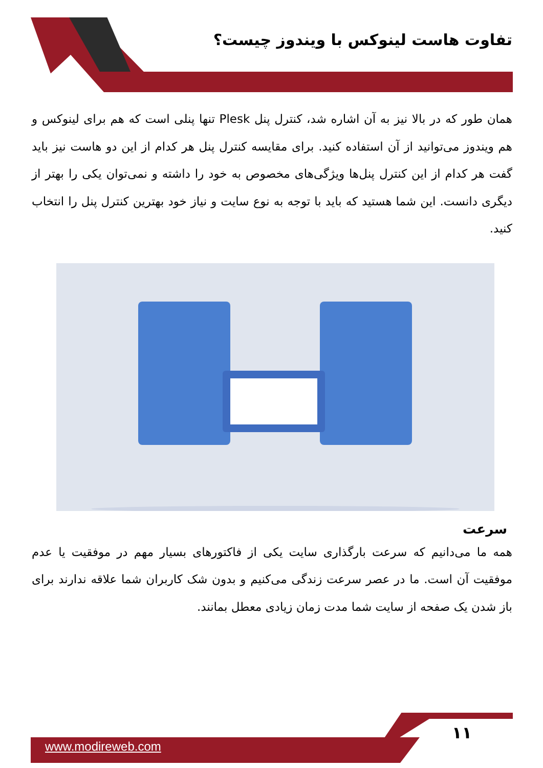تفاوت هاست لینوکس با ویندوز چیست؟
همان طور که در بالا نیز به آن اشاره شد، کنترل پنل Plesk تنها پنلی است که هم برای لینوکس و هم ویندوز می‌توانید از آن استفاده کنید. برای مقایسه کنترل پنل هر کدام از این دو هاست نیز باید گفت هر کدام از این کنترل پنل‌ها ویژگی‌های مخصوص به خود را داشته و نمی‌توان یکی را بهتر از دیگری دانست. این شما هستید که باید با توجه به نوع سایت و نیاز خود بهترین کنترل پنل را انتخاب کنید.
سرعت
همه ما می‌دانیم که سرعت بارگذاری سایت یکی از فاکتورهای بسیار مهم در موفقیت یا عدم موفقیت آن است. ما در عصر سرعت زندگی می‌کنیم و بدون شک کاربران شما علاقه ندارند برای باز شدن یک صفحه از سایت شما مدت زمان زیادی معطل بمانند.
www.modireweb.com
۱۱